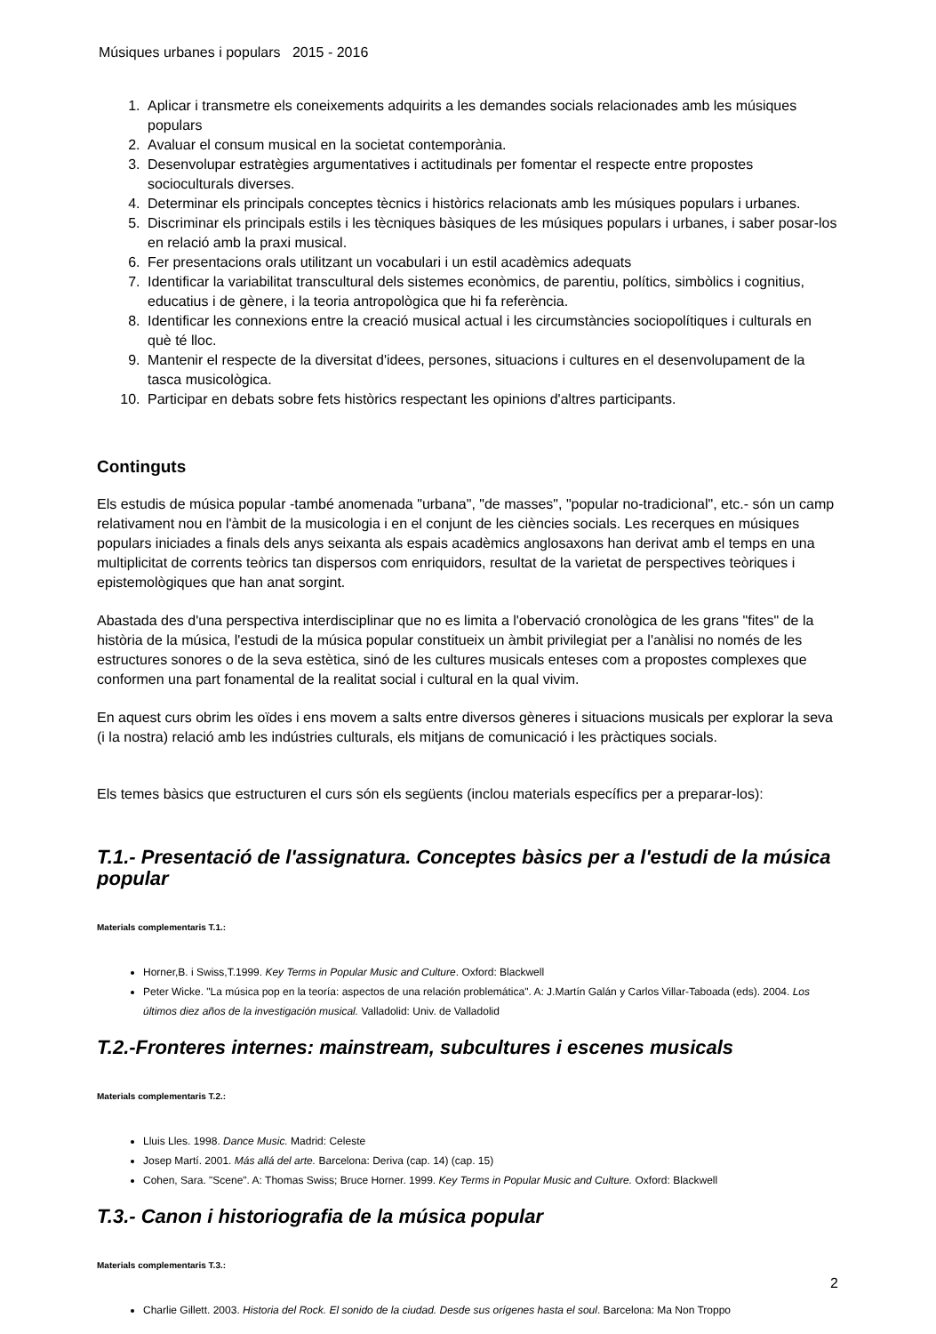Músiques urbanes i populars 2015 - 2016
1. Aplicar i transmetre els coneixements adquirits a les demandes socials relacionades amb les músiques populars
2. Avaluar el consum musical en la societat contemporània.
3. Desenvolupar estratègies argumentatives i actitudinals per fomentar el respecte entre propostes socioculturals diverses.
4. Determinar els principals conceptes tècnics i històrics relacionats amb les músiques populars i urbanes.
5. Discriminar els principals estils i les tècniques bàsiques de les músiques populars i urbanes, i saber posar-los en relació amb la praxi musical.
6. Fer presentacions orals utilitzant un vocabulari i un estil acadèmics adequats
7. Identificar la variabilitat transcultural dels sistemes econòmics, de parentiu, polítics, simbòlics i cognitius, educatius i de gènere, i la teoria antropològica que hi fa referència.
8. Identificar les connexions entre la creació musical actual i les circumstàncies sociopolítiques i culturals en què té lloc.
9. Mantenir el respecte de la diversitat d'idees, persones, situacions i cultures en el desenvolupament de la tasca musicològica.
10. Participar en debats sobre fets històrics respectant les opinions d'altres participants.
Continguts
Els estudis de música popular -també anomenada "urbana", "de masses", "popular no-tradicional", etc.- són un camp relativament nou en l'àmbit de la musicologia i en el conjunt de les ciències socials. Les recerques en músiques populars iniciades a finals dels anys seixanta als espais acadèmics anglosaxons han derivat amb el temps en una multiplicitat de corrents teòrics tan dispersos com enriquidors, resultat de la varietat de perspectives teòriques i epistemològiques que han anat sorgint.
Abastada des d'una perspectiva interdisciplinar que no es limita a l'obervació cronològica de les grans "fites" de la història de la música, l'estudi de la música popular constitueix un àmbit privilegiat per a l'anàlisi no només de les estructures sonores o de la seva estètica, sinó de les cultures musicals enteses com a propostes complexes que conformen una part fonamental de la realitat social i cultural en la qual vivim.
En aquest curs obrim les oïdes i ens movem a salts entre diversos gèneres i situacions musicals per explorar la seva (i la nostra) relació amb les indústries culturals, els mitjans de comunicació i les pràctiques socials.
Els temes bàsics que estructuren el curs són els següents (inclou materials específics per a preparar-los):
T.1.- Presentació de l'assignatura. Conceptes bàsics per a l'estudi de la música popular
Materials complementaris T.1.:
Horner,B. i Swiss,T.1999. Key Terms in Popular Music and Culture. Oxford: Blackwell
Peter Wicke. "La música pop en la teoría: aspectos de una relación problemática". A: J.Martín Galán y Carlos Villar-Taboada (eds). 2004. Los últimos diez años de la investigación musical. Valladolid: Univ. de Valladolid
T.2.-Fronteres internes: mainstream, subcultures i escenes musicals
Materials complementaris T.2.:
Lluis Lles. 1998. Dance Music. Madrid: Celeste
Josep Martí. 2001. Más allá del arte. Barcelona: Deriva (cap. 14) (cap. 15)
Cohen, Sara. "Scene". A: Thomas Swiss; Bruce Horner. 1999. Key Terms in Popular Music and Culture. Oxford: Blackwell
T.3.- Canon i historiografia de la música popular
Materials complementaris T.3.:
Charlie Gillett. 2003. Historia del Rock. El sonido de la ciudad. Desde sus orígenes hasta el soul. Barcelona: Ma Non Troppo
2